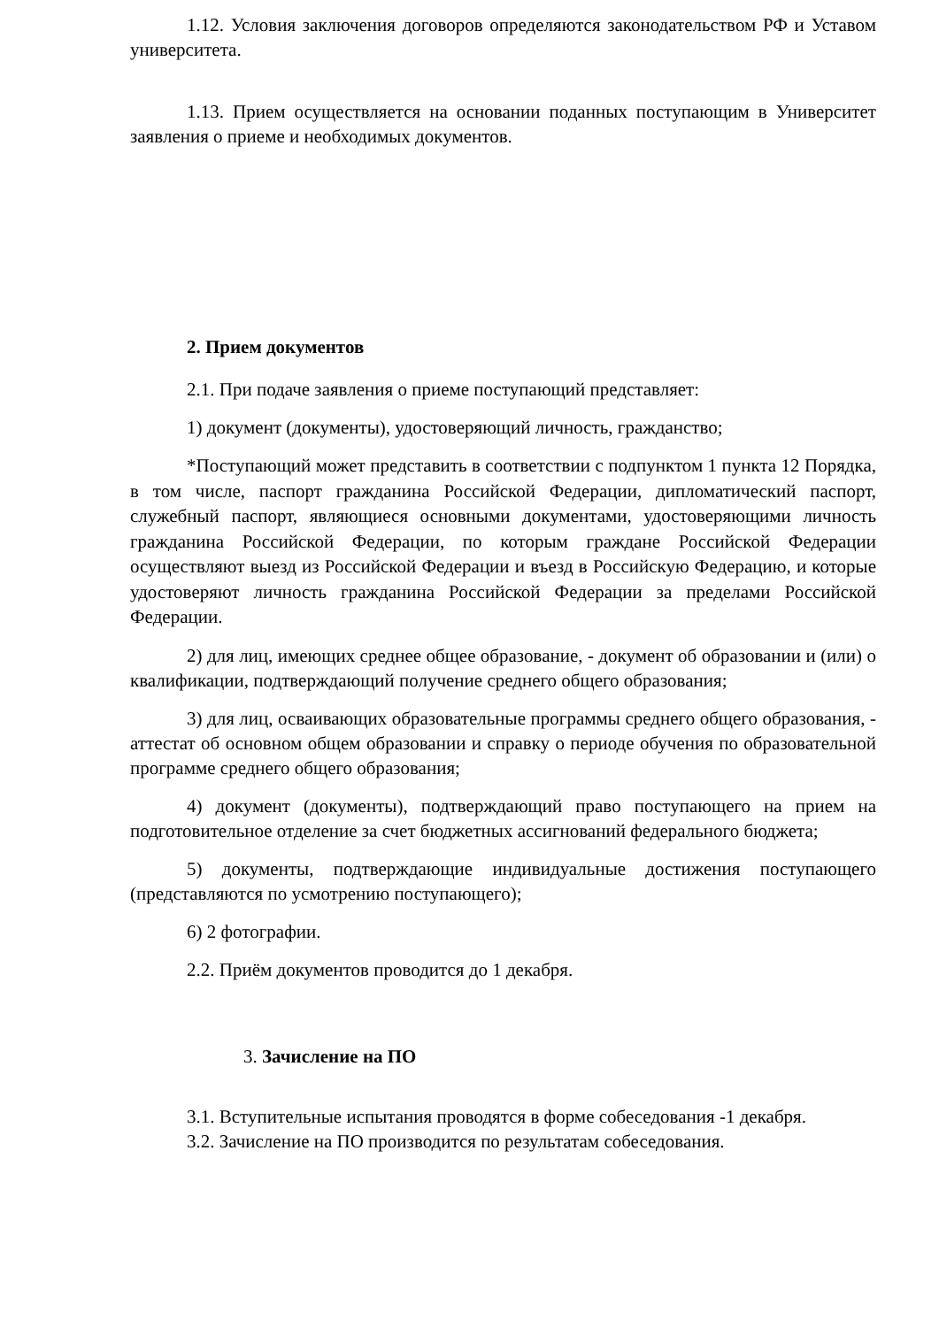1.12. Условия заключения договоров определяются законодательством РФ и Уставом университета.
1.13. Прием осуществляется на основании поданных поступающим в Университет заявления о приеме и необходимых документов.
2. Прием документов
2.1. При подаче заявления о приеме поступающий представляет:
1) документ (документы), удостоверяющий личность, гражданство;
*Поступающий может представить в соответствии с подпунктом 1 пункта 12 Порядка, в том числе, паспорт гражданина Российской Федерации, дипломатический паспорт, служебный паспорт, являющиеся основными документами, удостоверяющими личность гражданина Российской Федерации, по которым граждане Российской Федерации осуществляют выезд из Российской Федерации и въезд в Российскую Федерацию, и которые удостоверяют личность гражданина Российской Федерации за пределами Российской Федерации.
2) для лиц, имеющих среднее общее образование, - документ об образовании и (или) о квалификации, подтверждающий получение среднего общего образования;
3) для лиц, осваивающих образовательные программы среднего общего образования, - аттестат об основном общем образовании и справку о периоде обучения по образовательной программе среднего общего образования;
4) документ (документы), подтверждающий право поступающего на прием на подготовительное отделение за счет бюджетных ассигнований федерального бюджета;
5) документы, подтверждающие индивидуальные достижения поступающего (представляются по усмотрению поступающего);
6) 2 фотографии.
2.2. Приём документов проводится до 1 декабря.
3. Зачисление на ПО
3.1. Вступительные испытания проводятся в форме собеседования -1 декабря.
3.2. Зачисление на ПО производится по результатам собеседования.